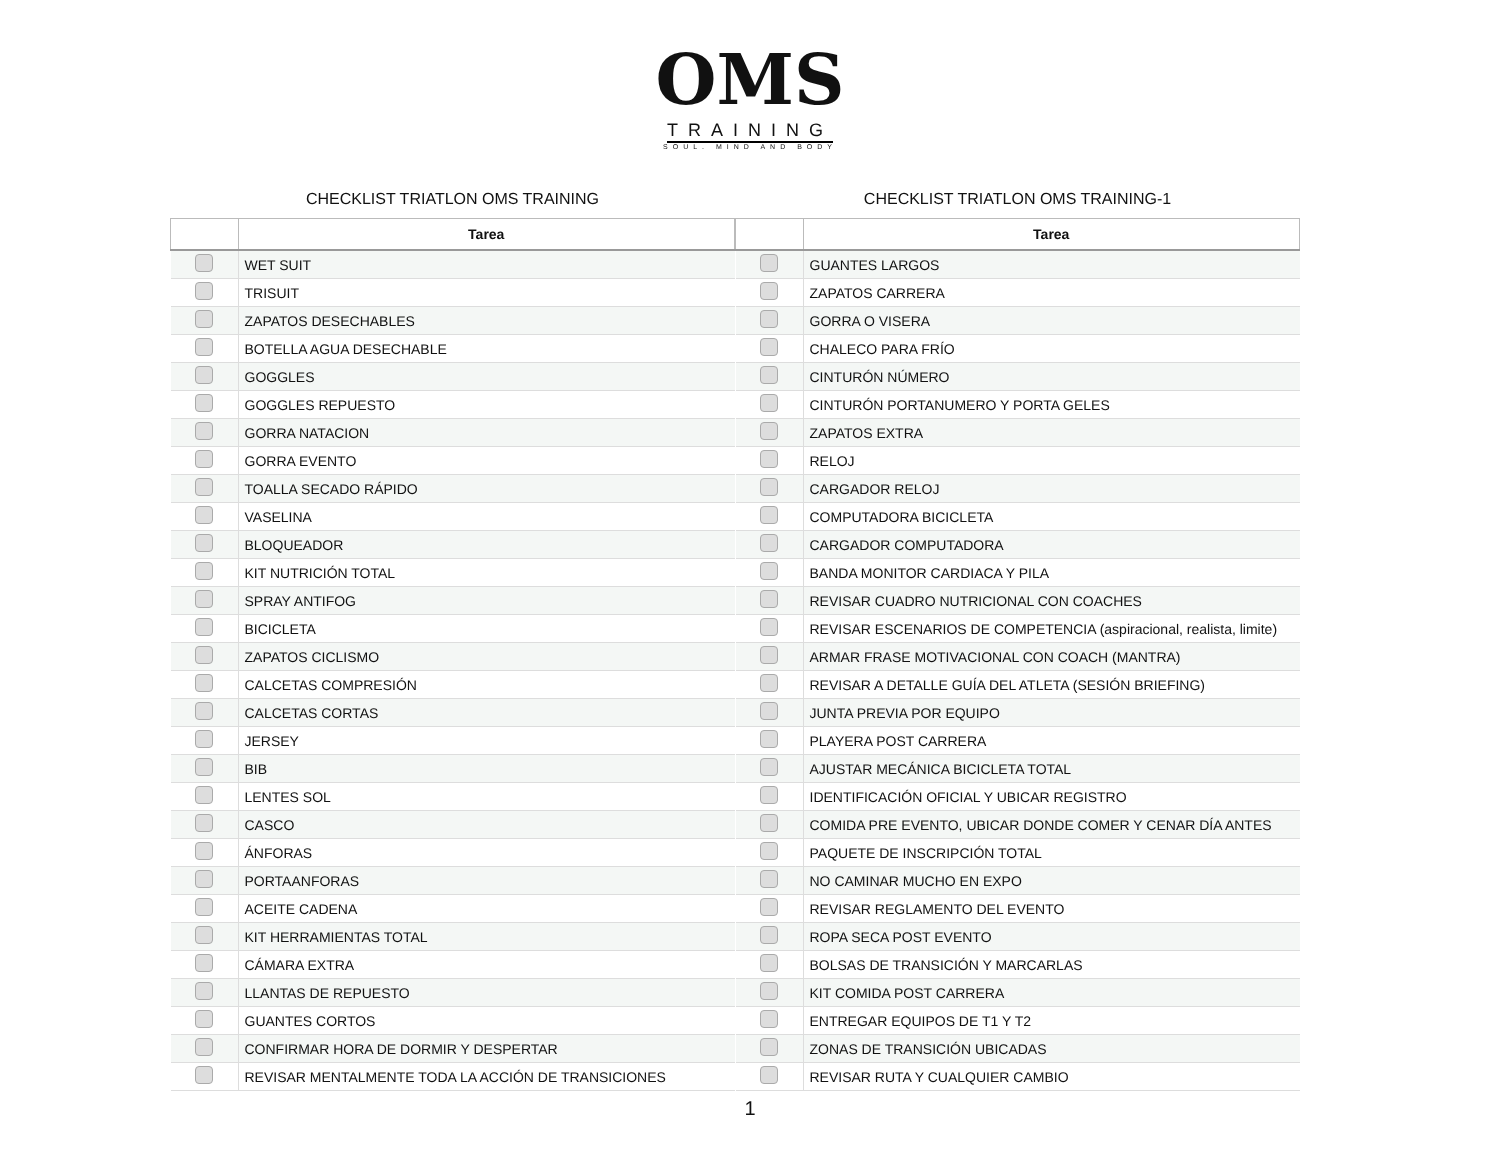OMS
TRAINING
SOUL. MIND AND BODY
CHECKLIST TRIATLON OMS TRAINING
| | Tarea |
| --- | --- |
| | WET SUIT |
| | TRISUIT |
| | ZAPATOS DESECHABLES |
| | BOTELLA AGUA DESECHABLE |
| | GOGGLES |
| | GOGGLES REPUESTO |
| | GORRA NATACION |
| | GORRA EVENTO |
| | TOALLA SECADO RÁPIDO |
| | VASELINA |
| | BLOQUEADOR |
| | KIT NUTRICIÓN TOTAL |
| | SPRAY ANTIFOG |
| | BICICLETA |
| | ZAPATOS CICLISMO |
| | CALCETAS COMPRESIÓN |
| | CALCETAS CORTAS |
| | JERSEY |
| | BIB |
| | LENTES SOL |
| | CASCO |
| | ÁNFORAS |
| | PORTAANFORAS |
| | ACEITE CADENA |
| | KIT HERRAMIENTAS TOTAL |
| | CÁMARA EXTRA |
| | LLANTAS DE REPUESTO |
| | GUANTES CORTOS |
| | CONFIRMAR HORA DE DORMIR Y DESPERTAR |
| | REVISAR MENTALMENTE TODA LA ACCIÓN DE TRANSICIONES |
CHECKLIST TRIATLON OMS TRAINING-1
| | Tarea |
| --- | --- |
| | GUANTES LARGOS |
| | ZAPATOS CARRERA |
| | GORRA O VISERA |
| | CHALECO PARA FRÍO |
| | CINTURÓN NÚMERO |
| | CINTURÓN PORTANUMERO Y PORTA GELES |
| | ZAPATOS EXTRA |
| | RELOJ |
| | CARGADOR RELOJ |
| | COMPUTADORA BICICLETA |
| | CARGADOR COMPUTADORA |
| | BANDA MONITOR CARDIACA Y PILA |
| | REVISAR CUADRO NUTRICIONAL CON COACHES |
| | REVISAR ESCENARIOS DE COMPETENCIA (aspiracional, realista, limite) |
| | ARMAR FRASE MOTIVACIONAL CON COACH (MANTRA) |
| | REVISAR A DETALLE GUÍA DEL ATLETA (SESIÓN BRIEFING) |
| | JUNTA PREVIA POR EQUIPO |
| | PLAYERA POST CARRERA |
| | AJUSTAR MECÁNICA BICICLETA TOTAL |
| | IDENTIFICACIÓN OFICIAL Y UBICAR REGISTRO |
| | COMIDA PRE EVENTO, UBICAR DONDE COMER Y CENAR DÍA ANTES |
| | PAQUETE DE INSCRIPCIÓN TOTAL |
| | NO CAMINAR MUCHO EN EXPO |
| | REVISAR REGLAMENTO DEL EVENTO |
| | ROPA SECA POST EVENTO |
| | BOLSAS DE TRANSICIÓN Y MARCARLAS |
| | KIT COMIDA POST CARRERA |
| | ENTREGAR EQUIPOS DE T1 Y T2 |
| | ZONAS DE TRANSICIÓN UBICADAS |
| | REVISAR RUTA Y CUALQUIER CAMBIO |
1